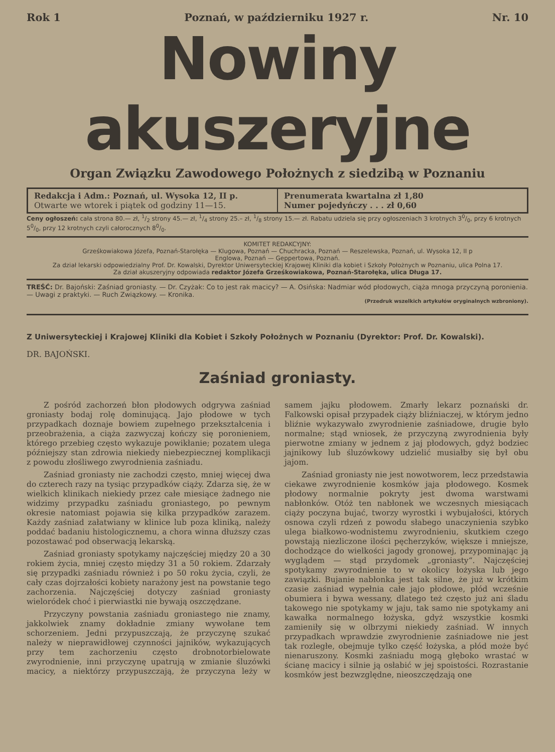Rok 1 Poznań, w październiku 1927 r. Nr. 10
Nowiny akuszeryjne
Organ Związku Zawodowego Położnych z siedzibą w Poznaniu
Redakcja i Adm.: Poznań, ul. Wysoka 12, II p.
Otwarte we wtorek i piątek od godziny 11—15.
Prenumerata kwartalna zł 1,80
Numer pojedyńczy . . . zł 0,60
Ceny ogłoszeń: cała strona 80.— zł, 1/2 strony 45.— zł, 1/4 strony 25.– zł, 1/8 strony 15.— zł. Rabatu udziela się przy ogłoszeniach 3 krotnych 30/0, przy 6 krotnych 50/0, przy 12 krotnych czyli całorocznych 80/0.
KOMITET REDAKCYJNY:
Grześkowiakowa Józefa, Poznań-Starołęka — Klugowa, Poznań — Chuchracka, Poznań — Reszelewska, Poznań, ul. Wysoka 12, II p
Englowa, Poznań — Geppertowa, Poznań.
Za dział lekarski odpowiedzialny Prof. Dr. Kowalski, Dyrektor Uniwersyteckiej Krajowej Kliniki dla kobiet i Szkoły Położnych w Poznaniu, ulica Polna 17.
Za dział akuszeryjny odpowiada redaktor Józefa Grześkowiakowa, Poznań-Starołęka, ulica Długa 17.
TREŚĆ: Dr. Bajoński: Zaśniad groniasty. — Dr. Czyżak: Co to jest rak macicy? — A. Osińska: Nadmiar wód płodowych, ciąża mnoga przyczyną poronienia. — Uwagi z praktyki. — Ruch Związkowy. — Kronika.
(Przedruk wszelkich artykułów oryginalnych wzbroniony).
Z Uniwersyteckiej i Krajowej Kliniki dla Kobiet i Szkoły Położnych w Poznaniu (Dyrektor: Prof. Dr. Kowalski).
DR. BAJOŃSKI.
Zaśniad groniasty.
Z pośród zachorzeń błon płodowych odgrywa zaśniad groniasty bodaj rolę dominującą. Jajo płodowe w tych przypadkach doznaje bowiem zupełnego przekształcenia i przeobrażenia, a ciąża zazwyczaj kończy się poronieniem, którego przebieg często wykazuje powikłanie; pozatem ulega późniejszy stan zdrowia niekiedy niebezpiecznej komplikacji z powodu złośliwego zwyrodnienia zaśniadu.
Zaśniad groniasty nie zachodzi często, mniej więcej dwa do czterech razy na tysiąc przypadków ciąży. Zdarza się, że w wielkich klinikach niekiedy przez całe miesiące żadnego nie widzimy przypadku zaśniadu groniastego, po pewnym okresie natomiast pojawia się kilka przypadków zarazem. Każdy zaśniad załatwiany w klinice lub poza kliniką, należy poddać badaniu histologicznemu, a chora winna dłuższy czas pozostawać pod obserwacją lekarską.
Zaśniad groniasty spotykamy najczęściej między 20 a 30 rokiem życia, mniej często między 31 a 50 rokiem. Zdarzały się przypadki zaśniadu również i po 50 roku życia, czyli, że cały czas dojrzałości kobiety narażony jest na powstanie tego zachorzenia. Najczęściej dotyczy zaśniad groniasty wieloródek choć i pierwiastki nie bywają oszczędzane.
Przyczyny powstania zaśniadu groniastego nie znamy, jakkolwiek znamy dokładnie zmiany wywołane tem schorzeniem. Jedni przypuszczają, że przyczynę szukać należy w nieprawidłowej czynności jajników, wykazujących przy tem zachorzeniu często drobnotorbielowate zwyrodnienie, inni przyczynę upatrują w zmianie śluzówki macicy, a niektórzy przypuszczają, że przyczyna leży w samem jajku płodowem. Zmarły lekarz poznański dr. Falkowski opisał przypadek ciąży bliźniaczej, w którym jedno bliźnie wykazywało zwyrodnienie zaśniadowe, drugie było normalne; stąd wniosek, że przyczyną zwyrodnienia były pierwotne zmiany w jednem z jaj płodowych, gdyż bodziec jajnikowy lub śluzówkowy udzielić musiałby się był obu jajom.
Zaśniad groniasty nie jest nowotworem, lecz przedstawia ciekawe zwyrodnienie kosmków jaja płodowego. Kosmek płodowy normalnie pokryty jest dwoma warstwami nabłonków. Otóż ten nabłonek we wczesnych miesiącach ciąży poczyna bujać, tworzy wyrostki i wybujałości, których osnowa czyli rdzeń z powodu słabego unaczynienia szybko ulega białkowo-wodnistemu zwyrodnieniu, skutkiem czego powstają niezliczone ilości pęcherzyków, większe i mniejsze, dochodzące do wielkości jagody gronowej, przypominając ją wyglądem — stąd przydomek „groniasty“. Najczęściej spotykamy zwyrodnienie to w okolicy łożyska lub jego zawiązki. Bujanie nabłonka jest tak silne, że już w krótkim czasie zaśniad wypełnia całe jajo płodowe, płód wcześnie obumiera i bywa wessany, dlatego też często już ani śladu takowego nie spotykamy w jaju, tak samo nie spotykamy ani kawałka normalnego łożyska, gdyż wszystkie kosmki zamieniły się w olbrzymi niekiedy zaśniad. W innych przypadkach wprawdzie zwyrodnienie zaśniadowe nie jest tak rozległe, obejmuje tylko część łożyska, a płód może być nienaruszony. Kosmki zaśniadu mogą głęboko wrastać w ścianę macicy i silnie ją osłabić w jej spoistości. Rozrastanie kosmków jest bezwzględne, nieoszczędzają one